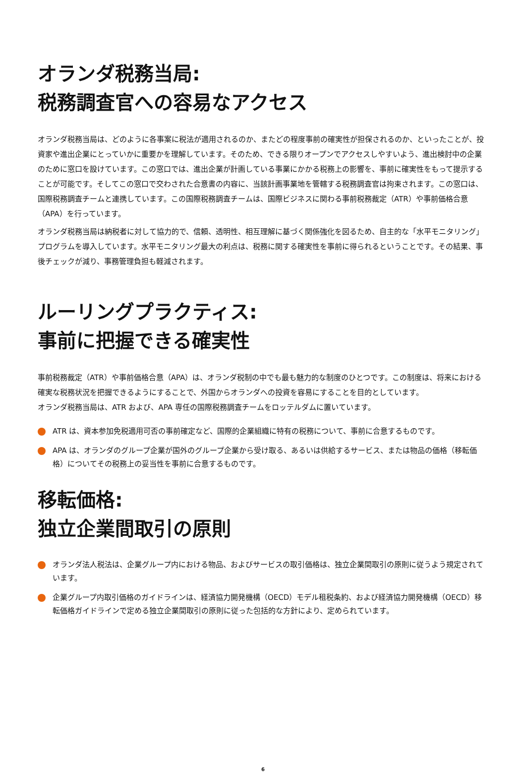オランダ税務当局:
税務調査官への容易なアクセス
オランダ税務当局は、どのように各事案に税法が適用されるのか、またどの程度事前の確実性が担保されるのか、といったことが、投資家や進出企業にとっていかに重要かを理解しています。そのため、できる限りオープンでアクセスしやすいよう、進出検討中の企業のために窓口を設けています。この窓口では、進出企業が計画している事業にかかる税務上の影響を、事前に確実性をもって提示することが可能です。そしてこの窓口で交わされた合意書の内容に、当該計画事業地を管轄する税務調査官は拘束されます。この窓口は、国際税務調査チームと連携しています。この国際税務調査チームは、国際ビジネスに関わる事前税務裁定（ATR）や事前価格合意（APA）を行っています。
オランダ税務当局は納税者に対して協力的で、信頼、透明性、相互理解に基づく関係強化を図るため、自主的な「水平モニタリング」プログラムを導入しています。水平モニタリング最大の利点は、税務に関する確実性を事前に得られるということです。その結果、事後チェックが減り、事務管理負担も軽減されます。
ルーリングプラクティス:
事前に把握できる確実性
事前税務裁定（ATR）や事前価格合意（APA）は、オランダ税制の中でも最も魅力的な制度のひとつです。この制度は、将来における確実な税務状況を把握できるようにすることで、外国からオランダへの投資を容易にすることを目的としています。
オランダ税務当局は、ATR および、APA 専任の国際税務調査チームをロッテルダムに置いています。
ATR は、資本参加免税適用可否の事前確定など、国際的企業組織に特有の税務について、事前に合意するものです。
APA は、オランダのグループ企業が国外のグループ企業から受け取る、あるいは供給するサービス、または物品の価格（移転価格）についてその税務上の妥当性を事前に合意するものです。
移転価格:
独立企業間取引の原則
オランダ法人税法は、企業グループ内における物品、およびサービスの取引価格は、独立企業間取引の原則に従うよう規定されています。
企業グループ内取引価格のガイドラインは、経済協力開発機構（OECD）モデル租税条約、および経済協力開発機構（OECD）移転価格ガイドラインで定める独立企業間取引の原則に従った包括的な方針により、定められています。
6